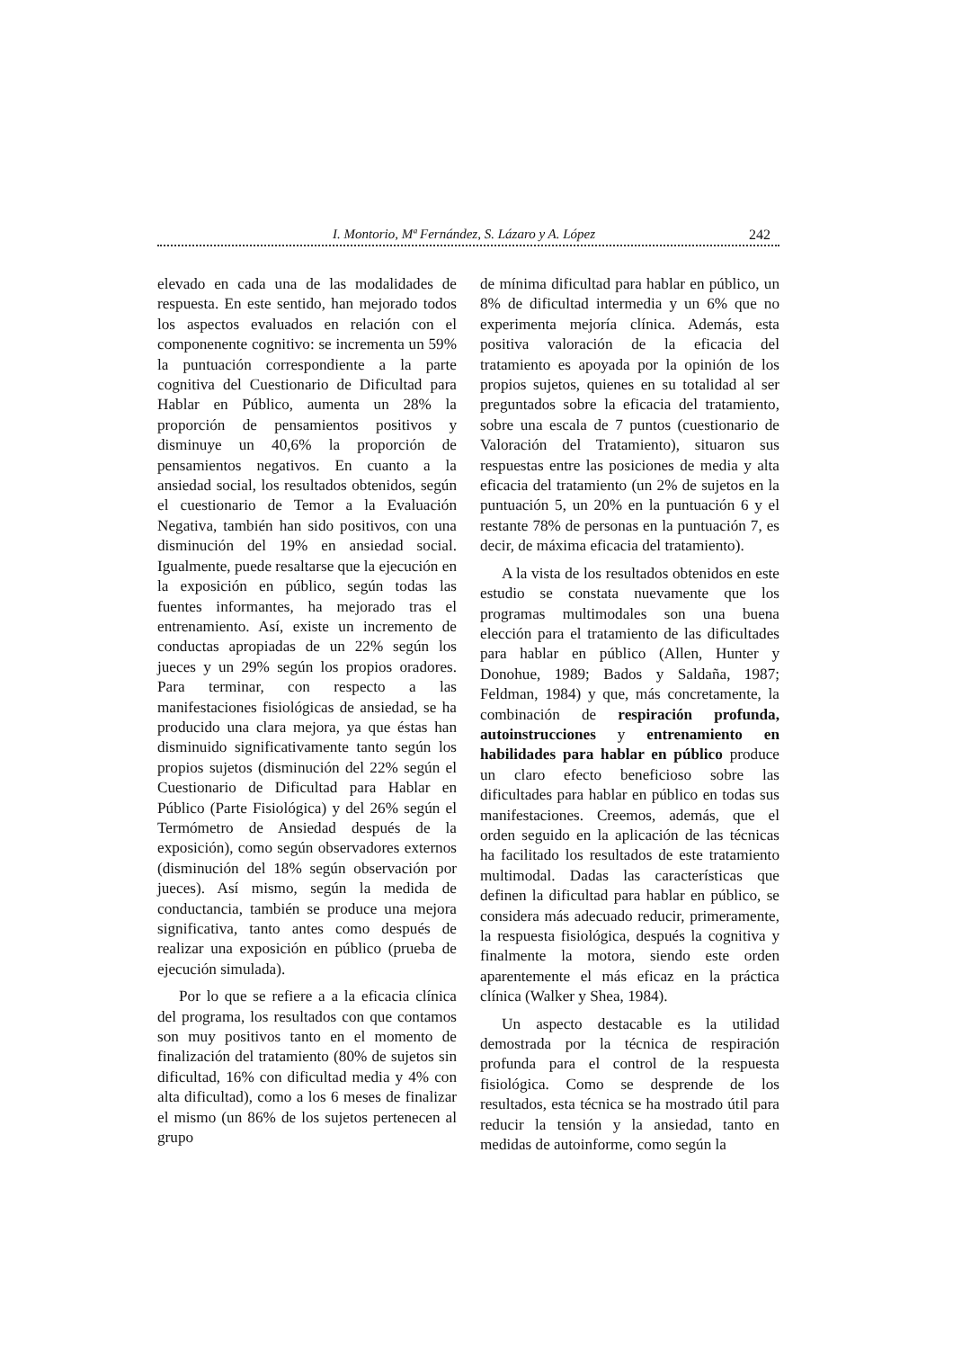I. Montorio, Mª Fernández, S. Lázaro y A. López 242
elevado en cada una de las modalidades de respuesta. En este sentido, han mejorado todos los aspectos evaluados en relación con el componenente cognitivo: se incrementa un 59% la puntuación correspondiente a la parte cognitiva del Cuestionario de Dificultad para Hablar en Público, aumenta un 28% la proporción de pensamientos positivos y disminuye un 40,6% la proporción de pensamientos negativos. En cuanto a la ansiedad social, los resultados obtenidos, según el cuestionario de Temor a la Evaluación Negativa, también han sido positivos, con una disminución del 19% en ansiedad social. Igualmente, puede resaltarse que la ejecución en la exposición en público, según todas las fuentes informantes, ha mejorado tras el entrenamiento. Así, existe un incremento de conductas apropiadas de un 22% según los jueces y un 29% según los propios oradores. Para terminar, con respecto a las manifestaciones fisiológicas de ansiedad, se ha producido una clara mejora, ya que éstas han disminuido significativamente tanto según los propios sujetos (disminución del 22% según el Cuestionario de Dificultad para Hablar en Público (Parte Fisiológica) y del 26% según el Termómetro de Ansiedad después de la exposición), como según observadores externos (disminución del 18% según observación por jueces). Así mismo, según la medida de conductancia, también se produce una mejora significativa, tanto antes como después de realizar una exposición en público (prueba de ejecución simulada).
Por lo que se refiere a a la eficacia clínica del programa, los resultados con que contamos son muy positivos tanto en el momento de finalización del tratamiento (80% de sujetos sin dificultad, 16% con dificultad media y 4% con alta dificultad), como a los 6 meses de finalizar el mismo (un 86% de los sujetos pertenecen al grupo
de mínima dificultad para hablar en público, un 8% de dificultad intermedia y un 6% que no experimenta mejoría clínica. Además, esta positiva valoración de la eficacia del tratamiento es apoyada por la opinión de los propios sujetos, quienes en su totalidad al ser preguntados sobre la eficacia del tratamiento, sobre una escala de 7 puntos (cuestionario de Valoración del Tratamiento), situaron sus respuestas entre las posiciones de media y alta eficacia del tratamiento (un 2% de sujetos en la puntuación 5, un 20% en la puntuación 6 y el restante 78% de personas en la puntuación 7, es decir, de máxima eficacia del tratamiento).
A la vista de los resultados obtenidos en este estudio se constata nuevamente que los programas multimodales son una buena elección para el tratamiento de las dificultades para hablar en público (Allen, Hunter y Donohue, 1989; Bados y Saldaña, 1987; Feldman, 1984) y que, más concretamente, la combinación de respiración profunda, autoinstrucciones y entrenamiento en habilidades para hablar en público produce un claro efecto beneficioso sobre las dificultades para hablar en público en todas sus manifestaciones. Creemos, además, que el orden seguido en la aplicación de las técnicas ha facilitado los resultados de este tratamiento multimodal. Dadas las características que definen la dificultad para hablar en público, se considera más adecuado reducir, primeramente, la respuesta fisiológica, después la cognitiva y finalmente la motora, siendo este orden aparentemente el más eficaz en la práctica clínica (Walker y Shea, 1984).
Un aspecto destacable es la utilidad demostrada por la técnica de respiración profunda para el control de la respuesta fisiológica. Como se desprende de los resultados, esta técnica se ha mostrado útil para reducir la tensión y la ansiedad, tanto en medidas de autoinforme, como según la